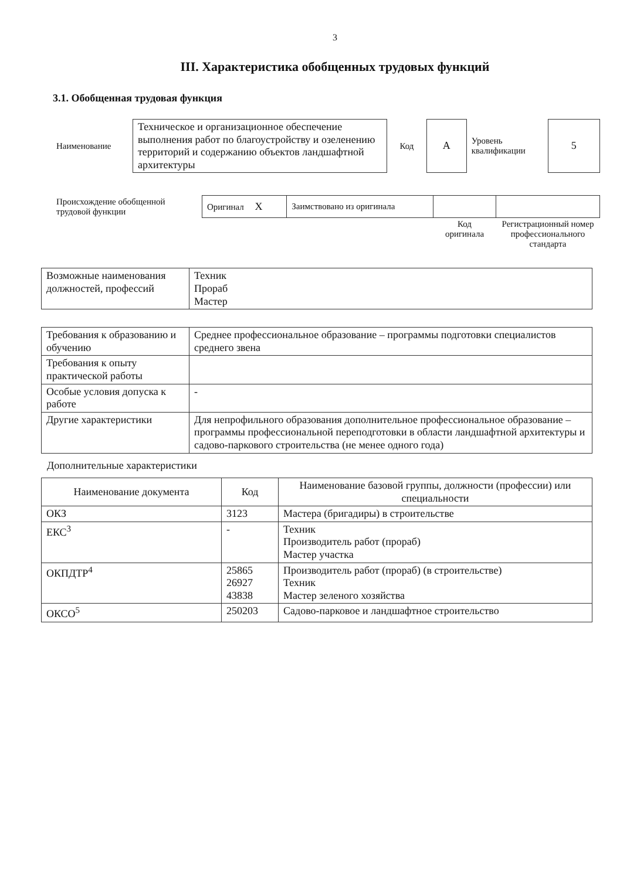3
III. Характеристика обобщенных трудовых функций
3.1. Обобщенная трудовая функция
| Наименование | Техническое и организационное обеспечение выполнения работ по благоустройству и озеленению территорий и содержанию объектов ландшафтной архитектуры | Код | А | Уровень квалификации | 5 |
| Происхождение обобщенной трудовой функции | Оригинал Х | Заимствовано из оригинала | | |
| | | | Код оригинала | Регистрационный номер профессионального стандарта |
| Возможные наименования должностей, профессий | Техник Прораб Мастер |
| Требования к образованию и обучению | Среднее профессиональное образование – программы подготовки специалистов среднего звена |
| Требования к опыту практической работы | |
| Особые условия допуска к работе | - |
| Другие характеристики | Для непрофильного образования дополнительное профессиональное образование – программы профессиональной переподготовки в области ландшафтной архитектуры и садово-паркового строительства (не менее одного года) |
Дополнительные характеристики
| Наименование документа | Код | Наименование базовой группы, должности (профессии) или специальности |
| --- | --- | --- |
| ОКЗ | 3123 | Мастера (бригадиры) в строительстве |
| ЕКС<sup>3</sup> | - | Техник Производитель работ (прораб) Мастер участка |
| ОКПДТР<sup>4</sup> | 25865 26927 43838 | Производитель работ (прораб) (в строительстве) Техник Мастер зеленого хозяйства |
| ОКСО<sup>5</sup> | 250203 | Садово-парковое и ландшафтное строительство |